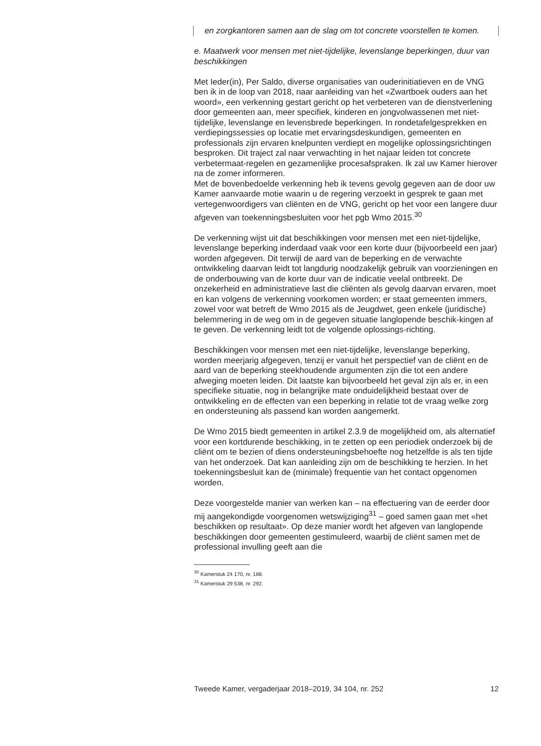en zorgkantoren samen aan de slag om tot concrete voorstellen te komen.
e. Maatwerk voor mensen met niet-tijdelijke, levenslange beperkingen, duur van beschikkingen
Met Ieder(in), Per Saldo, diverse organisaties van ouderinitiatieven en de VNG ben ik in de loop van 2018, naar aanleiding van het «Zwartboek ouders aan het woord», een verkenning gestart gericht op het verbeteren van de dienstverlening door gemeenten aan, meer specifiek, kinderen en jongvolwassenen met niet-tijdelijke, levenslange en levensbrede beperkingen. In rondetafelgesprekken en verdiepingssessies op locatie met ervaringsdeskundigen, gemeenten en professionals zijn ervaren knelpunten verdiept en mogelijke oplossingsrichtingen besproken. Dit traject zal naar verwachting in het najaar leiden tot concrete verbetermaat-regelen en gezamenlijke procesafspraken. Ik zal uw Kamer hierover na de zomer informeren.
Met de bovenbedoelde verkenning heb ik tevens gevolg gegeven aan de door uw Kamer aanvaarde motie waarin u de regering verzoekt in gesprek te gaan met vertegenwoordigers van cliënten en de VNG, gericht op het voor een langere duur afgeven van toekenningsbesluiten voor het pgb Wmo 2015.<sup>30</sup>
De verkenning wijst uit dat beschikkingen voor mensen met een niet-tijdelijke, levenslange beperking inderdaad vaak voor een korte duur (bijvoorbeeld een jaar) worden afgegeven. Dit terwijl de aard van de beperking en de verwachte ontwikkeling daarvan leidt tot langdurig noodzakelijk gebruik van voorzieningen en de onderbouwing van de korte duur van de indicatie veelal ontbreekt. De onzekerheid en administratieve last die cliënten als gevolg daarvan ervaren, moet en kan volgens de verkenning voorkomen worden; er staat gemeenten immers, zowel voor wat betreft de Wmo 2015 als de Jeugdwet, geen enkele (juridische) belemmering in de weg om in de gegeven situatie langlopende beschik-kingen af te geven. De verkenning leidt tot de volgende oplossings-richting.
Beschikkingen voor mensen met een niet-tijdelijke, levenslange beperking, worden meerjarig afgegeven, tenzij er vanuit het perspectief van de cliënt en de aard van de beperking steekhoudende argumenten zijn die tot een andere afweging moeten leiden. Dit laatste kan bijvoorbeeld het geval zijn als er, in een specifieke situatie, nog in belangrijke mate onduidelijkheid bestaat over de ontwikkeling en de effecten van een beperking in relatie tot de vraag welke zorg en ondersteuning als passend kan worden aangemerkt.
De Wmo 2015 biedt gemeenten in artikel 2.3.9 de mogelijkheid om, als alternatief voor een kortdurende beschikking, in te zetten op een periodiek onderzoek bij de cliënt om te bezien of diens ondersteuningsbehoefte nog hetzelfde is als ten tijde van het onderzoek. Dat kan aanleiding zijn om de beschikking te herzien. In het toekenningsbesluit kan de (minimale) frequentie van het contact opgenomen worden.
Deze voorgestelde manier van werken kan – na effectuering van de eerder door mij aangekondigde voorgenomen wetswijziging<sup>31</sup> – goed samen gaan met «het beschikken op resultaat». Op deze manier wordt het afgeven van langlopende beschikkingen door gemeenten gestimuleerd, waarbij de cliënt samen met de professional invulling geeft aan die
<sup>30</sup> Kamerstuk 24 170, nr. 188.
<sup>31</sup> Kamerstuk 29 538, nr. 292.
Tweede Kamer, vergaderjaar 2018–2019, 34 104, nr. 252 12